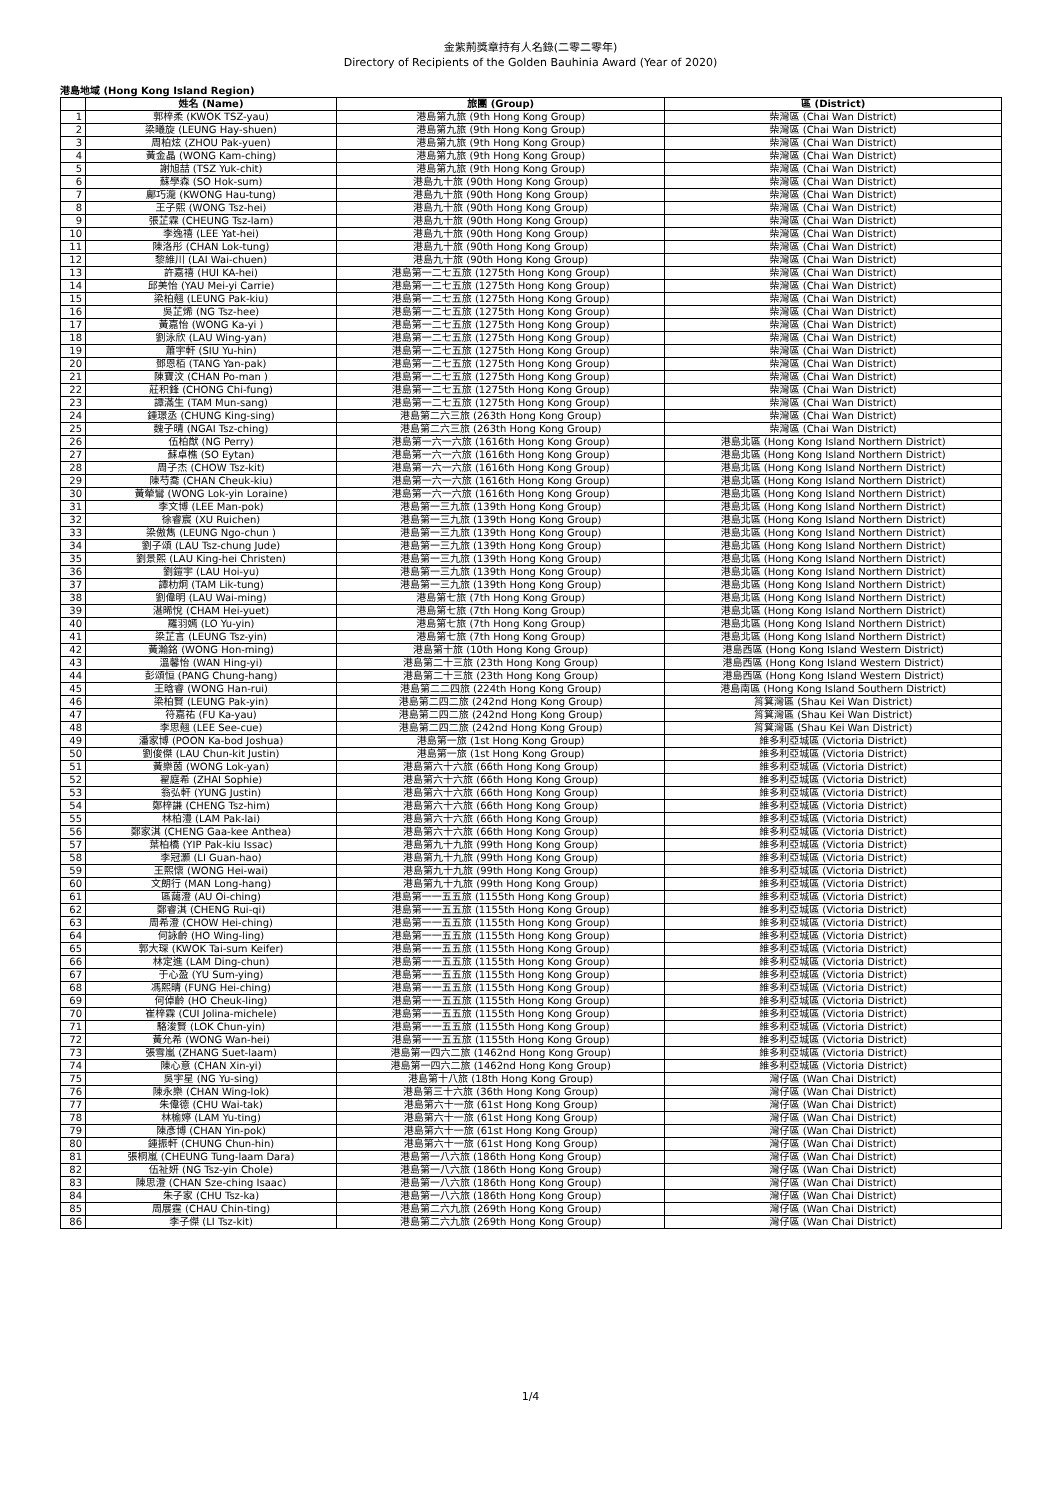金紫荊獎章持有人名錄(二零二零年)
Directory of Recipients of the Golden Bauhinia Award (Year of 2020)
港島地域 (Hong Kong Island Region)
| | 姓名 (Name) | 旅團 (Group) | 區 (District) |
| --- | --- | --- | --- |
| 1 | 郭梓柔 (KWOK TSZ-yau) | 港島第九旅 (9th Hong Kong Group) | 柴灣區 (Chai Wan District) |
| 2 | 梁曦旋 (LEUNG Hay-shuen) | 港島第九旅 (9th Hong Kong Group) | 柴灣區 (Chai Wan District) |
| 3 | 周柏炫 (ZHOU Pak-yuen) | 港島第九旅 (9th Hong Kong Group) | 柴灣區 (Chai Wan District) |
| 4 | 黃金晶 (WONG Kam-ching) | 港島第九旅 (9th Hong Kong Group) | 柴灣區 (Chai Wan District) |
| 5 | 謝旭喆 (TSZ Yuk-chit) | 港島第九旅 (9th Hong Kong Group) | 柴灣區 (Chai Wan District) |
| 6 | 蘇學森 (SO Hok-sum) | 港島九十旅 (90th Hong Kong Group) | 柴灣區 (Chai Wan District) |
| 7 | 鄺巧瀧 (KWONG Hau-tung) | 港島九十旅 (90th Hong Kong Group) | 柴灣區 (Chai Wan District) |
| 8 | 王子熙 (WONG Tsz-hei) | 港島九十旅 (90th Hong Kong Group) | 柴灣區 (Chai Wan District) |
| 9 | 張芷霖 (CHEUNG Tsz-lam) | 港島九十旅 (90th Hong Kong Group) | 柴灣區 (Chai Wan District) |
| 10 | 李逸禧 (LEE Yat-hei) | 港島九十旅 (90th Hong Kong Group) | 柴灣區 (Chai Wan District) |
| 11 | 陳洛彤 (CHAN Lok-tung) | 港島九十旅 (90th Hong Kong Group) | 柴灣區 (Chai Wan District) |
| 12 | 黎維川 (LAI Wai-chuen) | 港島九十旅 (90th Hong Kong Group) | 柴灣區 (Chai Wan District) |
| 13 | 許嘉禧 (HUI KA-hei) | 港島第一二七五旅 (1275th Hong Kong Group) | 柴灣區 (Chai Wan District) |
| 14 | 邱美怡 (YAU Mei-yi Carrie) | 港島第一二七五旅 (1275th Hong Kong Group) | 柴灣區 (Chai Wan District) |
| 15 | 梁柏翹 (LEUNG Pak-kiu) | 港島第一二七五旅 (1275th Hong Kong Group) | 柴灣區 (Chai Wan District) |
| 16 | 吳芷烯 (NG Tsz-hee) | 港島第一二七五旅 (1275th Hong Kong Group) | 柴灣區 (Chai Wan District) |
| 17 | 黃嘉怡 (WONG Ka-yi ) | 港島第一二七五旅 (1275th Hong Kong Group) | 柴灣區 (Chai Wan District) |
| 18 | 劉泳欣 (LAU Wing-yan) | 港島第一二七五旅 (1275th Hong Kong Group) | 柴灣區 (Chai Wan District) |
| 19 | 蕭宇軒 (SIU Yu-hin) | 港島第一二七五旅 (1275th Hong Kong Group) | 柴灣區 (Chai Wan District) |
| 20 | 鄧恩栢 (TANG Yan-pak) | 港島第一二七五旅 (1275th Hong Kong Group) | 柴灣區 (Chai Wan District) |
| 21 | 陳寶汶 (CHAN Po-man ) | 港島第一二七五旅 (1275th Hong Kong Group) | 柴灣區 (Chai Wan District) |
| 22 | 莊积鋒 (CHONG Chi-fung) | 港島第一二七五旅 (1275th Hong Kong Group) | 柴灣區 (Chai Wan District) |
| 23 | 譚滿生 (TAM Mun-sang) | 港島第一二七五旅 (1275th Hong Kong Group) | 柴灣區 (Chai Wan District) |
| 24 | 鍾璟丞 (CHUNG King-sing) | 港島第二六三旅 (263th Hong Kong Group) | 柴灣區 (Chai Wan District) |
| 25 | 魏子晴 (NGAI Tsz-ching) | 港島第二六三旅 (263th Hong Kong Group) | 柴灣區 (Chai Wan District) |
| 26 | 伍柏猷 (NG Perry) | 港島第一六一六旅 (1616th Hong Kong Group) | 港島北區 (Hong Kong Island Northern District) |
| 27 | 蘇卓樵 (SO Eytan) | 港島第一六一六旅 (1616th Hong Kong Group) | 港島北區 (Hong Kong Island Northern District) |
| 28 | 周子杰 (CHOW Tsz-kit) | 港島第一六一六旅 (1616th Hong Kong Group) | 港島北區 (Hong Kong Island Northern District) |
| 29 | 陳芍喬 (CHAN Cheuk-kiu) | 港島第一六一六旅 (1616th Hong Kong Group) | 港島北區 (Hong Kong Island Northern District) |
| 30 | 黃犖鸞 (WONG Lok-yin Loraine) | 港島第一六一六旅 (1616th Hong Kong Group) | 港島北區 (Hong Kong Island Northern District) |
| 31 | 李文博 (LEE Man-pok) | 港島第一三九旅 (139th Hong Kong Group) | 港島北區 (Hong Kong Island Northern District) |
| 32 | 徐睿宸 (XU Ruichen) | 港島第一三九旅 (139th Hong Kong Group) | 港島北區 (Hong Kong Island Northern District) |
| 33 | 梁傲雋 (LEUNG Ngo-chun ) | 港島第一三九旅 (139th Hong Kong Group) | 港島北區 (Hong Kong Island Northern District) |
| 34 | 劉子頌 (LAU Tsz-chung Jude) | 港島第一三九旅 (139th Hong Kong Group) | 港島北區 (Hong Kong Island Northern District) |
| 35 | 劉景熙 (LAU King-hei Christen) | 港島第一三九旅 (139th Hong Kong Group) | 港島北區 (Hong Kong Island Northern District) |
| 36 | 劉鎧宇 (LAU Hoi-yu) | 港島第一三九旅 (139th Hong Kong Group) | 港島北區 (Hong Kong Island Northern District) |
| 37 | 譚朸炯 (TAM Lik-tung) | 港島第一三九旅 (139th Hong Kong Group) | 港島北區 (Hong Kong Island Northern District) |
| 38 | 劉偉明 (LAU Wai-ming) | 港島第七旅 (7th Hong Kong Group) | 港島北區 (Hong Kong Island Northern District) |
| 39 | 湛晞悅 (CHAM Hei-yuet) | 港島第七旅 (7th Hong Kong Group) | 港島北區 (Hong Kong Island Northern District) |
| 40 | 羅羽嫣 (LO Yu-yin) | 港島第七旅 (7th Hong Kong Group) | 港島北區 (Hong Kong Island Northern District) |
| 41 | 梁芷言 (LEUNG Tsz-yin) | 港島第七旅 (7th Hong Kong Group) | 港島北區 (Hong Kong Island Northern District) |
| 42 | 黃瀚銘 (WONG Hon-ming) | 港島第十旅 (10th Hong Kong Group) | 港島西區 (Hong Kong Island Western District) |
| 43 | 溫馨怡 (WAN Hing-yi) | 港島第二十三旅 (23th Hong Kong Group) | 港島西區 (Hong Kong Island Western District) |
| 44 | 彭頌恒 (PANG Chung-hang) | 港島第二十三旅 (23th Hong Kong Group) | 港島西區 (Hong Kong Island Western District) |
| 45 | 王晗睿 (WONG Han-rui) | 港島第二二四旅 (224th Hong Kong Group) | 港島南區 (Hong Kong Island Southern District) |
| 46 | 梁柏賢 (LEUNG Pak-yin) | 港島第二四二旅 (242nd Hong Kong Group) | 筲箕灣區 (Shau Kei Wan District) |
| 47 | 符嘉祐 (FU Ka-yau) | 港島第二四二旅 (242nd Hong Kong Group) | 筲箕灣區 (Shau Kei Wan District) |
| 48 | 李思翹 (LEE See-cue) | 港島第二四二旅 (242nd Hong Kong Group) | 筲箕灣區 (Shau Kei Wan District) |
| 49 | 潘家博 (POON Ka-bod Joshua) | 港島第一旅 (1st Hong Kong Group) | 維多利亞城區 (Victoria District) |
| 50 | 劉俊傑 (LAU Chun-kit Justin) | 港島第一旅 (1st Hong Kong Group) | 維多利亞城區 (Victoria District) |
| 51 | 黃樂茵 (WONG Lok-yan) | 港島第六十六旅 (66th Hong Kong Group) | 維多利亞城區 (Victoria District) |
| 52 | 翟庭希 (ZHAI Sophie) | 港島第六十六旅 (66th Hong Kong Group) | 維多利亞城區 (Victoria District) |
| 53 | 翁弘軒 (YUNG Justin) | 港島第六十六旅 (66th Hong Kong Group) | 維多利亞城區 (Victoria District) |
| 54 | 鄭梓謙 (CHENG Tsz-him) | 港島第六十六旅 (66th Hong Kong Group) | 維多利亞城區 (Victoria District) |
| 55 | 林柏澧 (LAM Pak-lai) | 港島第六十六旅 (66th Hong Kong Group) | 維多利亞城區 (Victoria District) |
| 56 | 鄭家淇 (CHENG Gaa-kee Anthea) | 港島第六十六旅 (66th Hong Kong Group) | 維多利亞城區 (Victoria District) |
| 57 | 葉柏橋 (YIP Pak-kiu Issac) | 港島第九十九旅 (99th Hong Kong Group) | 維多利亞城區 (Victoria District) |
| 58 | 李冠灝 (LI Guan-hao) | 港島第九十九旅 (99th Hong Kong Group) | 維多利亞城區 (Victoria District) |
| 59 | 王熙懷 (WONG Hei-wai) | 港島第九十九旅 (99th Hong Kong Group) | 維多利亞城區 (Victoria District) |
| 60 | 文朗行 (MAN Long-hang) | 港島第九十九旅 (99th Hong Kong Group) | 維多利亞城區 (Victoria District) |
| 61 | 區藹澄 (AU Oi-ching) | 港島第一一五五旅 (1155th Hong Kong Group) | 維多利亞城區 (Victoria District) |
| 62 | 鄭睿淇 (CHENG Rui-qi) | 港島第一一五五旅 (1155th Hong Kong Group) | 維多利亞城區 (Victoria District) |
| 63 | 周希澄 (CHOW Hei-ching) | 港島第一一五五旅 (1155th Hong Kong Group) | 維多利亞城區 (Victoria District) |
| 64 | 何詠齡 (HO Wing-ling) | 港島第一一五五旅 (1155th Hong Kong Group) | 維多利亞城區 (Victoria District) |
| 65 | 郭大琛 (KWOK Tai-sum Keifer) | 港島第一一五五旅 (1155th Hong Kong Group) | 維多利亞城區 (Victoria District) |
| 66 | 林定進 (LAM Ding-chun) | 港島第一一五五旅 (1155th Hong Kong Group) | 維多利亞城區 (Victoria District) |
| 67 | 于心盈 (YU Sum-ying) | 港島第一一五五旅 (1155th Hong Kong Group) | 維多利亞城區 (Victoria District) |
| 68 | 馮熙晴 (FUNG Hei-ching) | 港島第一一五五旅 (1155th Hong Kong Group) | 維多利亞城區 (Victoria District) |
| 69 | 何倬齡 (HO Cheuk-ling) | 港島第一一五五旅 (1155th Hong Kong Group) | 維多利亞城區 (Victoria District) |
| 70 | 崔梓霖 (CUI Jolina-michele) | 港島第一一五五旅 (1155th Hong Kong Group) | 維多利亞城區 (Victoria District) |
| 71 | 駱浚賢 (LOK Chun-yin) | 港島第一一五五旅 (1155th Hong Kong Group) | 維多利亞城區 (Victoria District) |
| 72 | 黃允希 (WONG Wan-hei) | 港島第一一五五旅 (1155th Hong Kong Group) | 維多利亞城區 (Victoria District) |
| 73 | 張雪嵐 (ZHANG Suet-laam) | 港島第一四六二旅 (1462nd Hong Kong Group) | 維多利亞城區 (Victoria District) |
| 74 | 陳心意 (CHAN Xin-yi) | 港島第一四六二旅 (1462nd Hong Kong Group) | 維多利亞城區 (Victoria District) |
| 75 | 吳宇星 (NG Yu-sing) | 港島第十八旅 (18th Hong Kong Group) | 灣仔區 (Wan Chai District) |
| 76 | 陳永樂 (CHAN Wing-lok) | 港島第三十六旅 (36th Hong Kong Group) | 灣仔區 (Wan Chai District) |
| 77 | 朱偉德 (CHU Wai-tak) | 港島第六十一旅 (61st Hong Kong Group) | 灣仔區 (Wan Chai District) |
| 78 | 林榆婷 (LAM Yu-ting) | 港島第六十一旅 (61st Hong Kong Group) | 灣仔區 (Wan Chai District) |
| 79 | 陳彥博 (CHAN Yin-pok) | 港島第六十一旅 (61st Hong Kong Group) | 灣仔區 (Wan Chai District) |
| 80 | 鍾振軒 (CHUNG Chun-hin) | 港島第六十一旅 (61st Hong Kong Group) | 灣仔區 (Wan Chai District) |
| 81 | 張桐嵐 (CHEUNG Tung-laam Dara) | 港島第一八六旅 (186th Hong Kong Group) | 灣仔區 (Wan Chai District) |
| 82 | 伍祉妍 (NG Tsz-yin Chole) | 港島第一八六旅 (186th Hong Kong Group) | 灣仔區 (Wan Chai District) |
| 83 | 陳思澄 (CHAN Sze-ching Isaac) | 港島第一八六旅 (186th Hong Kong Group) | 灣仔區 (Wan Chai District) |
| 84 | 朱子家 (CHU Tsz-ka) | 港島第一八六旅 (186th Hong Kong Group) | 灣仔區 (Wan Chai District) |
| 85 | 周展霆 (CHAU Chin-ting) | 港島第二六九旅 (269th Hong Kong Group) | 灣仔區 (Wan Chai District) |
| 86 | 李子傑 (LI Tsz-kit) | 港島第二六九旅 (269th Hong Kong Group) | 灣仔區 (Wan Chai District) |
1/4